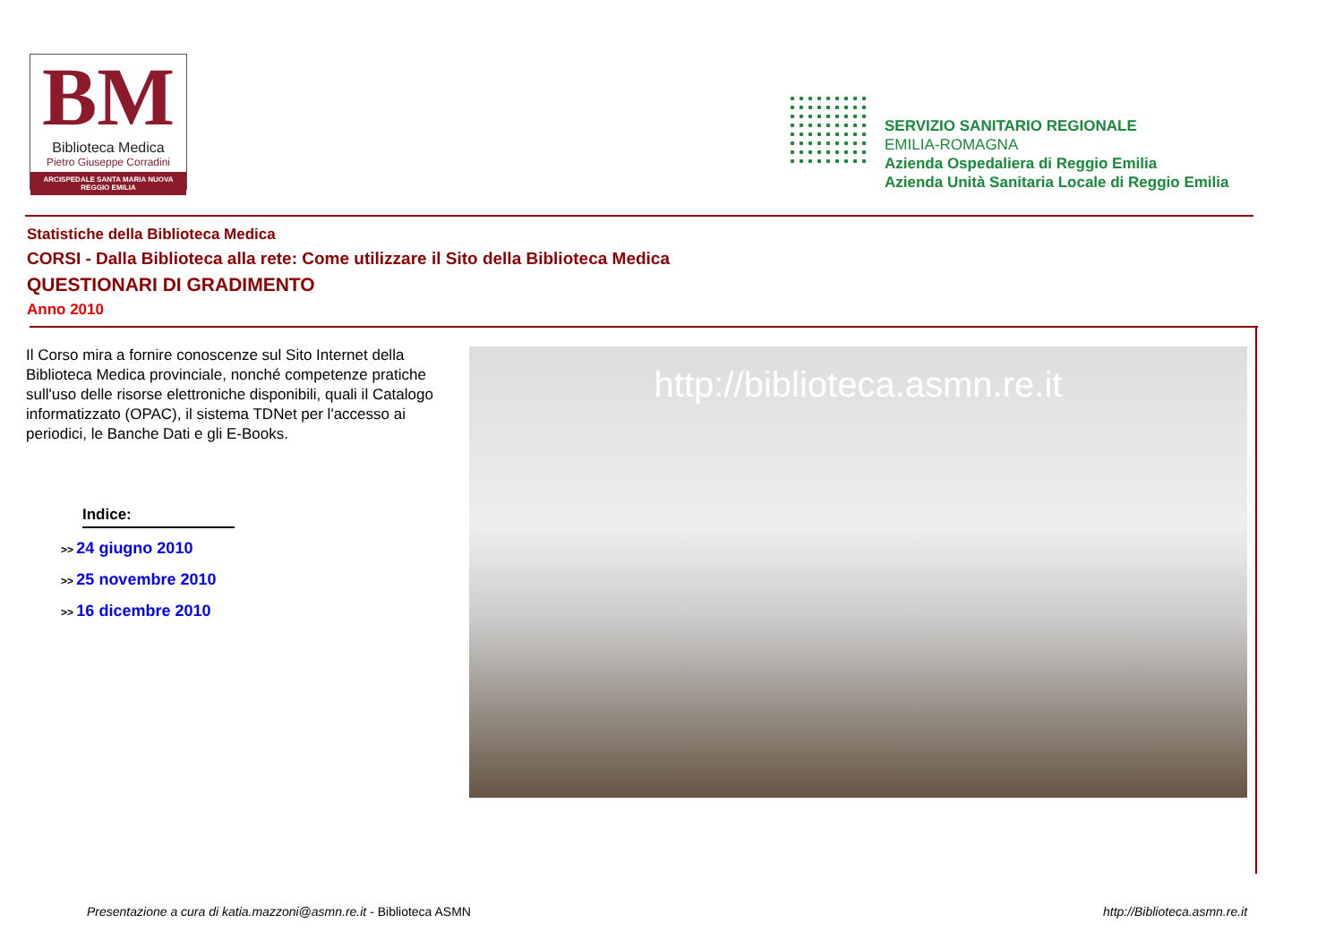BM
Biblioteca Medica
Pietro Giuseppe Corradini
ARCISPEDALE SANTA MARIA NUOVA
REGGIO EMILIA
SERVIZIO SANITARIO REGIONALE
EMILIA-ROMAGNA
Azienda Ospedaliera di Reggio Emilia
Azienda Unità Sanitaria Locale di Reggio Emilia
Statistiche della Biblioteca Medica
CORSI - Dalla Biblioteca alla rete: Come utilizzare il Sito della Biblioteca Medica
QUESTIONARI DI GRADIMENTO
Anno 2010
Il Corso mira a fornire conoscenze sul Sito Internet della Biblioteca Medica provinciale, nonché competenze pratiche sull'uso delle risorse elettroniche disponibili, quali il Catalogo informatizzato (OPAC), il sistema TDNet per l'accesso ai periodici, le Banche Dati e gli E-Books.
Indice:
>> 24 giugno 2010
>> 25 novembre 2010
>> 16 dicembre 2010
http://biblioteca.asmn.re.it
Presentazione a cura di katia.mazzoni@asmn.re.it - Biblioteca ASMN
http://Biblioteca.asmn.re.it